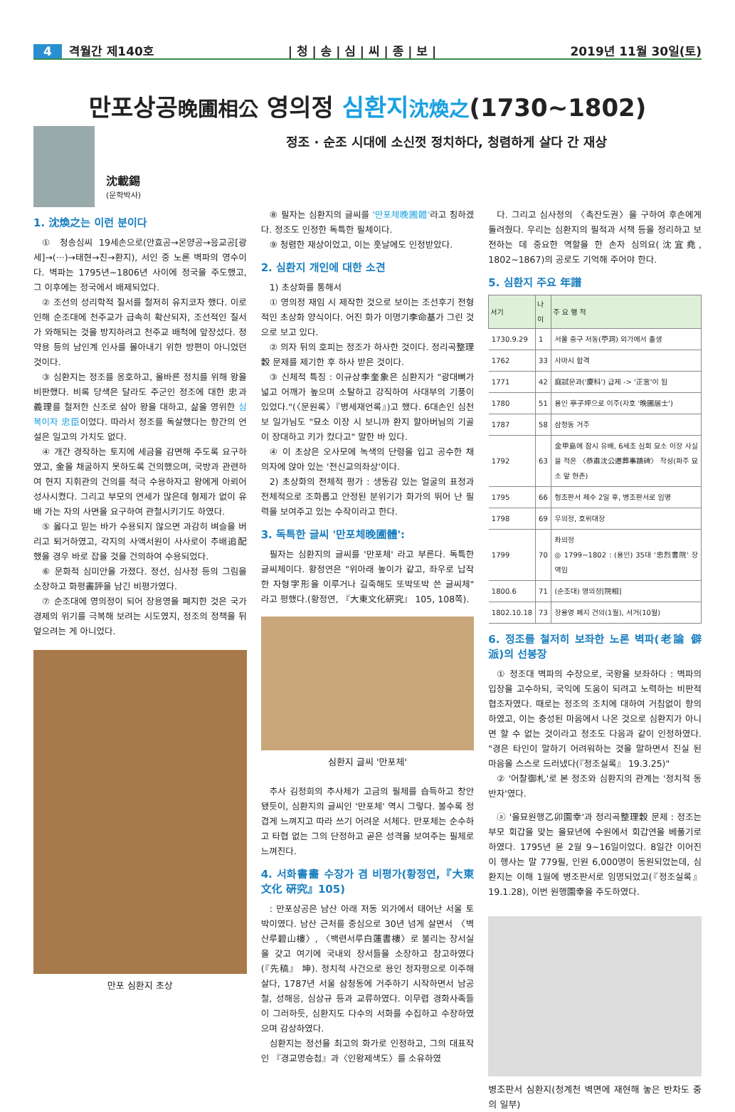4 격월간 제140호 | 청 | 송 | 심 | 씨 | 종 | 보 | 2019년 11월 30일(토)
만포상공晩圃相公 영의정 심환지沈煥之(1730~1802)
정조 · 순조 시대에 소신껏 정치하다, 청렴하게 살다 간 재상
沈載錫
(문학박사)
1. 沈煥之는 이런 분이다
① 청송심씨 19세손으로(안효공→온양공→응교공[광세]→(···)→태현→진→환지), 서인 중 노론 벽파의 영수이다. 벽파는 1795년~1806년 사이에 정국을 주도했고, 그 이후에는 정국에서 배제되었다.
② 조선의 성리학적 질서를 철저히 유지코자 했다. 이로 인해 순조대에 천주교가 급속히 확산되자, 조선적인 질서가 와해되는 것을 방지하려고 천주교 배척에 앞장섰다. 정약용 등의 남인계 인사를 몰아내기 위한 방편이 아니었던 것이다.
③ 심환지는 정조를 옹호하고, 올바른 정치를 위해 왕을 비판했다. 비록 당색은 달라도 주군인 정조에 대한 忠과 義理를 철저한 신조로 삼아 왕을 대하고, 삶을 영위한 심복이자 忠臣이었다. 따라서 정조를 독살했다는 항간의 언설은 일고의 가치도 없다.
④ 개간 경작하는 토지에 세금을 감면해 주도록 요구하였고, 金을 채굴하지 못하도록 건의했으며, 국방과 관련하여 현지 지휘관의 건의를 적극 수용하자고 왕에게 아뢰어 성사시켰다. 그리고 부모의 연세가 많은데 형제가 없이 유배 가는 자의 사면을 요구하여 관철시키기도 하였다.
⑤ 옳다고 믿는 바가 수용되지 않으면 과감히 벼슬을 버리고 퇴거하였고, 각지의 사액서원이 사사로이 추배追配했을 경우 바로 잡을 것을 건의하여 수용되었다.
⑥ 문화적 심미안을 가졌다. 정선, 심사정 등의 그림을 소장하고 화평畵評을 남긴 비평가였다.
⑦ 순조대에 영의정이 되어 장용영을 폐지한 것은 국가 경제의 위기를 극복해 보려는 시도였지, 정조의 정책을 뒤엎으려는 게 아니었다.
만포 심환지 초상
⑧ 필자는 심환지의 글씨를 '만포체晩圃體'라고 칭하겠다. 정조도 인정한 독특한 필체이다.
⑨ 청렴한 재상이었고, 이는 훗날에도 인정받았다.
2. 심환지 개인에 대한 소견
1) 초상화를 통해서
① 영의정 재임 시 제작한 것으로 보이는 조선후기 전형적인 초상화 양식이다. 어진 화가 이명기李命基가 그린 것으로 보고 있다.
② 의자 뒤의 호피는 정조가 하사한 것이다. 정리곡整理穀 문제를 제기한 후 하사 받은 것이다.
③ 신체적 특징 : 이규상李奎象은 심환지가 "광대뼈가 넓고 어깨가 높으며 소탈하고 강직하여 사대부의 기풍이 있었다."(〈문원록〉『병세재언록』)고 했다. 6대손인 심천보 일가님도 "묘소 이장 시 보니까 환지 할아버님의 기골이 장대하고 키가 컸다고" 말한 바 있다.
④ 이 초상은 오사모에 녹색의 단령을 입고 공수한 채 의자에 앉아 있는 '전신교의좌상'이다.
2) 초상화의 전체적 평가 : 생동감 있는 얼굴의 표정과 전체적으로 조화롭고 안정된 분위기가 화가의 뛰어 난 필력을 보여주고 있는 수작이라고 한다.
3. 독특한 글씨 '만포체晩圃體':
필자는 심환지의 글씨를 '만포체' 라고 부른다. 독특한 글씨체이다. 황정연은 "위아래 높이가 같고, 좌우로 납작한 자형字形을 이루거나 길죽해도 또박또박 쓴 글씨체" 라고 평했다.(황정연, 『大東文化硏究』 105, 108쪽).
심환지 글씨 '만포체'
추사 김정희의 추사체가 고금의 필체를 습득하고 창안됐듯이, 심환지의 글씨인 '만포체' 역시 그렇다. 볼수록 정겹게 느껴지고 따라 쓰기 어려운 서체다. 만포체는 순수하고 타협 없는 그의 단정하고 곧은 성격을 보여주는 필체로 느껴진다.
4. 서화書畵 수장가 겸 비평가(황정연,『大東文化 硏究』105)
: 만포상공은 남산 아래 저동 외가에서 태어난 서울 토박이였다. 남산 근처를 중심으로 30년 넘게 살면서 〈벽산루碧山樓〉, 〈백련서루白蓮書樓〉로 불리는 장서실을 갖고 여기에 국내외 장서들을 소장하고 참고하였다(『先稿』 坤). 정치적 사건으로 용인 정자평으로 이주해 살다, 1787년 서울 삼청동에 거주하기 시작하면서 남공철, 성해응, 심상규 등과 교류하였다. 이무렵 경화사족들이 그러하듯, 심환지도 다수의 서화를 수집하고 수장하였으며 감상하였다.
심환지는 정선을 최고의 화가로 인정하고, 그의 대표작인 『경교명승첩』과〈인왕제색도〉를 소유하였
다. 그리고 심사정의 〈촉잔도권〉을 구하여 후손에게 돌려줬다. 우리는 심환지의 필적과 서책 등을 정리하고 보전하는 데 중요한 역할을 한 손자 심의요(沈宜堯, 1802~1867)의 공로도 기억해 주어야 한다.
5. 심환지 주요 年譜
| 서기 | 나이 | 주 요 행 적 |
| --- | --- | --- |
| 1730.9.29 | 1 | 서울 중구 저동(苧洞) 외가에서 출생 |
| 1762 | 33 | 사마시 합격 |
| 1771 | 42 | 庭試문과('慶科') 급제 -> '正言'이 됨 |
| 1780 | 51 | 용인 亭子坪으로 이주(자호 '晩圃居士') |
| 1787 | 58 | 삼청동 거주 |
| 1792 | 63 | 金甲島에 잠시 유배, 6세조 심회 묘소 이장 사실을 적은 〈恭肅沈公遷葬事蹟碑〉 작성(파주 묘소 앞 현존) |
| 1795 | 66 | 형조판서 제수 2일 후, 병조판서로 임명 |
| 1798 | 69 | 우의정, 호위대장 |
| 1799 | 70 | 좌의정 ◎ 1799~1802 : (용인) 35대 '忠烈書院' 장 역임 |
| 1800.6 | 71 | (순조대) 영의정[院相] |
| 1802.10.18 | 73 | 장용영 폐지 건의(1월), 서거(10월) |
6. 정조를 철저히 보좌한 노론 벽파(老論 僻派)의 선봉장
① 정조대 벽파의 수장으로, 국왕을 보좌하다 : 벽파의 입장을 고수하되, 국익에 도움이 되려고 노력하는 비판적 협조자였다. 때로는 정조의 조치에 대하여 거침없이 항의하였고, 이는 충성된 마음에서 나온 것으로 심환지가 아니면 할 수 없는 것이라고 정조도 다음과 같이 인정하였다. "경은 타인이 말하기 어려워하는 것을 말하면서 진실 된 마음을 스스로 드러냈다(『정조실록』 19.3.25)"
② '어찰御札'로 본 정조와 심환지의 관계는 '정치적 동반자'였다.
ⓐ '을묘원행乙卯園幸'과 정리곡整理穀 문제 : 정조는 부모 회갑을 맞는 을묘년에 수원에서 회갑연을 베풀기로 하였다. 1795년 윤 2월 9~16일이었다. 8일간 이어진 이 행사는 말 779필, 인원 6,000명이 동원되었는데, 심환지는 이해 1월에 병조판서로 임명되었고(『정조실록』 19.1.28), 이번 원행園幸을 주도하였다.
병조판서 심환지(청계천 벽면에 재현해 놓은 반차도 중의 일부)